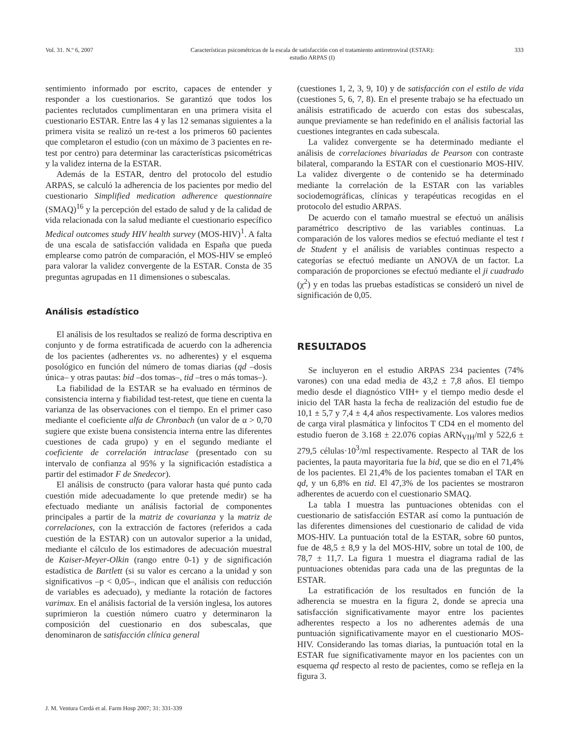Vol. 31. N.º 6, 2007 Características psicométricas de la escala de satisfacción con el tratamiento antirretroviral (ESTAR):
estudio ARPAS (I)
333
sentimiento informado por escrito, capaces de entender y responder a los cuestionarios. Se garantizó que todos los pacientes reclutados cumplimentaran en una primera visita el cuestionario ESTAR. Entre las 4 y las 12 semanas siguientes a la primera visita se realizó un re-test a los primeros 60 pacientes que completaron el estudio (con un máximo de 3 pacientes en re-test por centro) para determinar las características psicométricas y la validez interna de la ESTAR.
Además de la ESTAR, dentro del protocolo del estudio ARPAS, se calculó la adherencia de los pacientes por medio del cuestionario Simplified medication adherence questionnaire (SMAQ)<sup>16</sup> y la percepción del estado de salud y de la calidad de vida relacionada con la salud mediante el cuestionario específico Medical outcomes study HIV health survey (MOS-HIV)<sup>1</sup>. A falta de una escala de satisfacción validada en España que pueda emplearse como patrón de comparación, el MOS-HIV se empleó para valorar la validez convergente de la ESTAR. Consta de 35 preguntas agrupadas en 11 dimensiones o subescalas.
Análisis estadístico
El análisis de los resultados se realizó de forma descriptiva en conjunto y de forma estratificada de acuerdo con la adherencia de los pacientes (adherentes vs. no adherentes) y el esquema posológico en función del número de tomas diarias (qd –dosis única– y otras pautas: bid –dos tomas–, tid –tres o más tomas–).
La fiabilidad de la ESTAR se ha evaluado en términos de consistencia interna y fiabilidad test-retest, que tiene en cuenta la varianza de las observaciones con el tiempo. En el primer caso mediante el coeficiente alfa de Chronbach (un valor de α > 0,70 sugiere que existe buena consistencia interna entre las diferentes cuestiones de cada grupo) y en el segundo mediante el coeficiente de correlación intraclase (presentado con su intervalo de confianza al 95% y la significación estadística a partir del estimador F de Snedecor).
El análisis de constructo (para valorar hasta qué punto cada cuestión mide adecuadamente lo que pretende medir) se ha efectuado mediante un análisis factorial de componentes principales a partir de la matriz de covarianza y la matriz de correlaciones, con la extracción de factores (referidos a cada cuestión de la ESTAR) con un autovalor superior a la unidad, mediante el cálculo de los estimadores de adecuación muestral de Kaiser-Meyer-Olkin (rango entre 0-1) y de significación estadística de Bartlett (si su valor es cercano a la unidad y son significativos –p < 0,05–, indican que el análisis con reducción de variables es adecuado), y mediante la rotación de factores varimax. En el análisis factorial de la versión inglesa, los autores suprimieron la cuestión número cuatro y determinaron la composición del cuestionario en dos subescalas, que denominaron de satisfacción clínica general
(cuestiones 1, 2, 3, 9, 10) y de satisfacción con el estilo de vida (cuestiones 5, 6, 7, 8). En el presente trabajo se ha efectuado un análisis estratificado de acuerdo con estas dos subescalas, aunque previamente se han redefinido en el análisis factorial las cuestiones integrantes en cada subescala.
La validez convergente se ha determinado mediante el análisis de correlaciones bivariadas de Pearson con contraste bilateral, comparando la ESTAR con el cuestionario MOS-HIV. La validez divergente o de contenido se ha determinado mediante la correlación de la ESTAR con las variables sociodemográficas, clínicas y terapéuticas recogidas en el protocolo del estudio ARPAS.
De acuerdo con el tamaño muestral se efectuó un análisis paramétrico descriptivo de las variables continuas. La comparación de los valores medios se efectuó mediante el test t de Student y el análisis de variables continuas respecto a categorías se efectuó mediante un ANOVA de un factor. La comparación de proporciones se efectuó mediante el ji cuadrado (χ<sup>2</sup>) y en todas las pruebas estadísticas se consideró un nivel de significación de 0,05.
RESULTADOS
Se incluyeron en el estudio ARPAS 234 pacientes (74% varones) con una edad media de 43,2 ± 7,8 años. El tiempo medio desde el diagnóstico VIH+ y el tiempo medio desde el inicio del TAR hasta la fecha de realización del estudio fue de 10,1 ± 5,7 y 7,4 ± 4,4 años respectivamente. Los valores medios de carga viral plasmática y linfocitos T CD4 en el momento del estudio fueron de 3.168 ± 22.076 copias ARN<sub>VIH</sub>/ml y 522,6 ± 279,5 células·10<sup>3</sup>/ml respectivamente. Respecto al TAR de los pacientes, la pauta mayoritaria fue la bid, que se dio en el 71,4% de los pacientes. El 21,4% de los pacientes tomaban el TAR en qd, y un 6,8% en tid. El 47,3% de los pacientes se mostraron adherentes de acuerdo con el cuestionario SMAQ.
La tabla I muestra las puntuaciones obtenidas con el cuestionario de satisfacción ESTAR así como la puntuación de las diferentes dimensiones del cuestionario de calidad de vida MOS-HIV. La puntuación total de la ESTAR, sobre 60 puntos, fue de 48,5 ± 8,9 y la del MOS-HIV, sobre un total de 100, de 78,7 ± 11,7. La figura 1 muestra el diagrama radial de las puntuaciones obtenidas para cada una de las preguntas de la ESTAR.
La estratificación de los resultados en función de la adherencia se muestra en la figura 2, donde se aprecia una satisfacción significativamente mayor entre los pacientes adherentes respecto a los no adherentes además de una puntuación significativamente mayor en el cuestionario MOS-HIV. Considerando las tomas diarias, la puntuación total en la ESTAR fue significativamente mayor en los pacientes con un esquema qd respecto al resto de pacientes, como se refleja en la figura 3.
J. M. Ventura Cerdá et al. Farm Hosp 2007; 31: 331-339